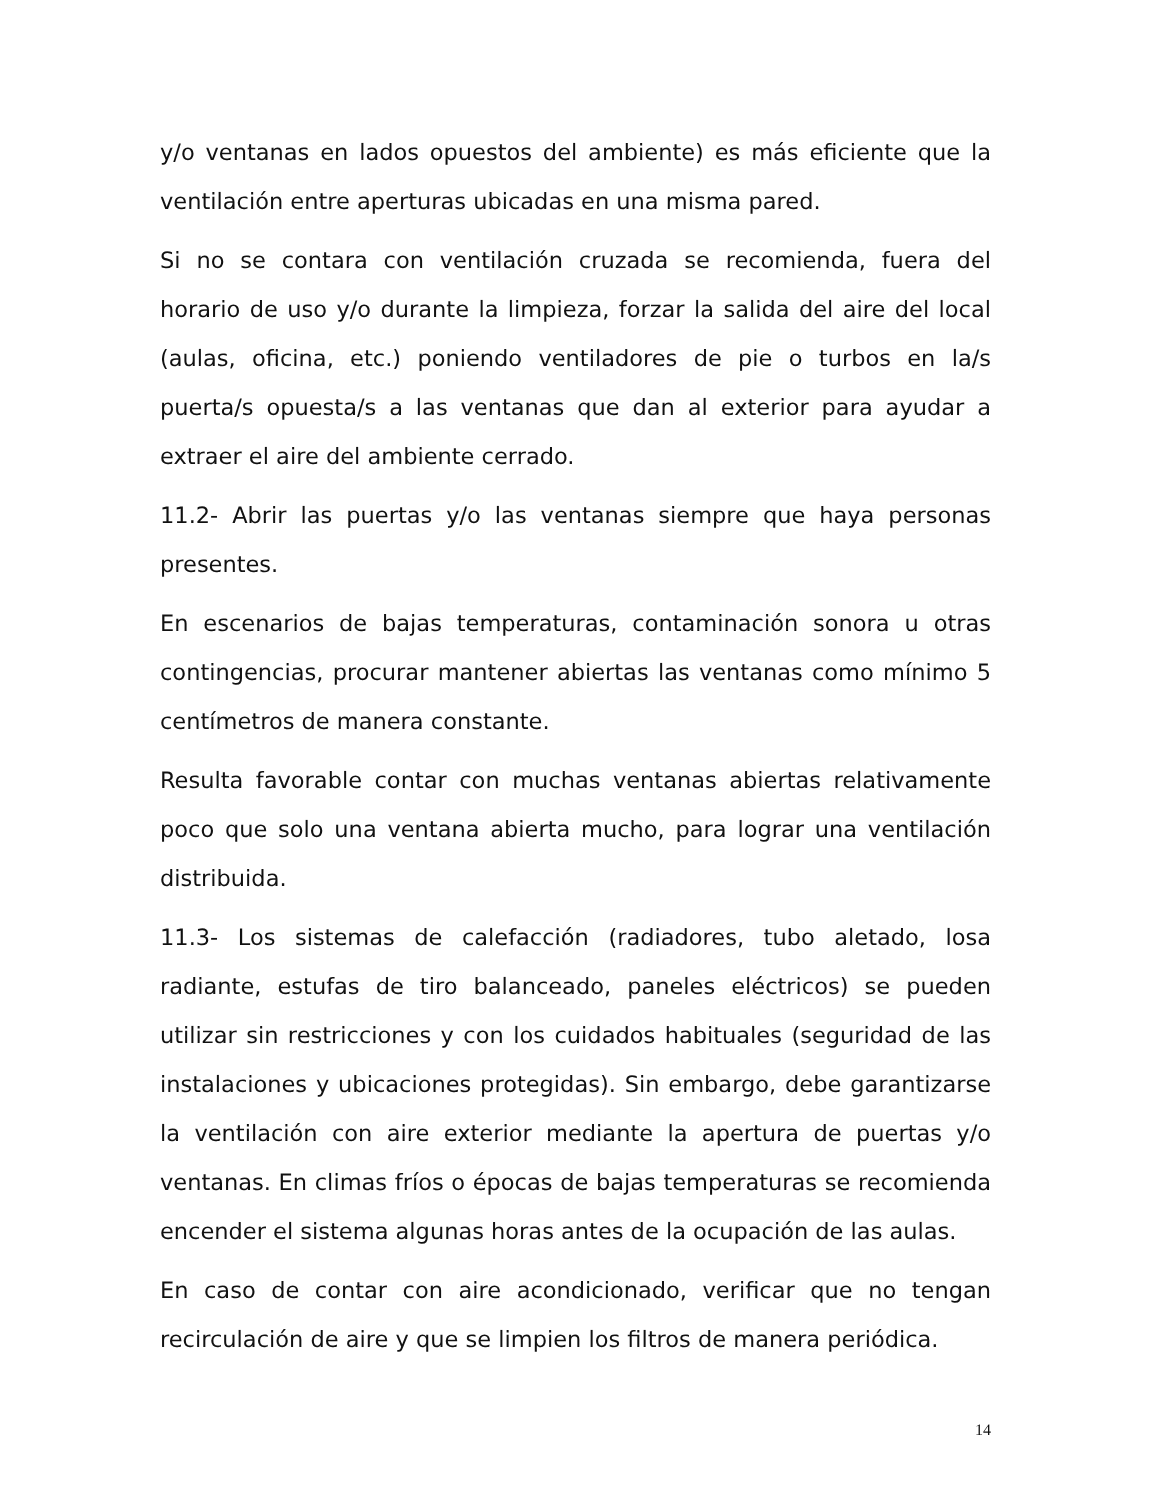y/o ventanas en lados opuestos del ambiente) es más eficiente que la ventilación entre aperturas ubicadas en una misma pared.
Si no se contara con ventilación cruzada se recomienda, fuera del horario de uso y/o durante la limpieza, forzar la salida del aire del local (aulas, oficina, etc.) poniendo ventiladores de pie o turbos en la/s puerta/s opuesta/s a las ventanas que dan al exterior para ayudar a extraer el aire del ambiente cerrado.
11.2- Abrir las puertas y/o las ventanas siempre que haya personas presentes.
En escenarios de bajas temperaturas, contaminación sonora u otras contingencias, procurar mantener abiertas las ventanas como mínimo 5 centímetros de manera constante.
Resulta favorable contar con muchas ventanas abiertas relativamente poco que solo una ventana abierta mucho, para lograr una ventilación distribuida.
11.3- Los sistemas de calefacción (radiadores, tubo aletado, losa radiante, estufas de tiro balanceado, paneles eléctricos) se pueden utilizar sin restricciones y con los cuidados habituales (seguridad de las instalaciones y ubicaciones protegidas). Sin embargo, debe garantizarse la ventilación con aire exterior mediante la apertura de puertas y/o ventanas. En climas fríos o épocas de bajas temperaturas se recomienda encender el sistema algunas horas antes de la ocupación de las aulas.
En caso de contar con aire acondicionado, verificar que no tengan recirculación de aire y que se limpien los filtros de manera periódica.
14